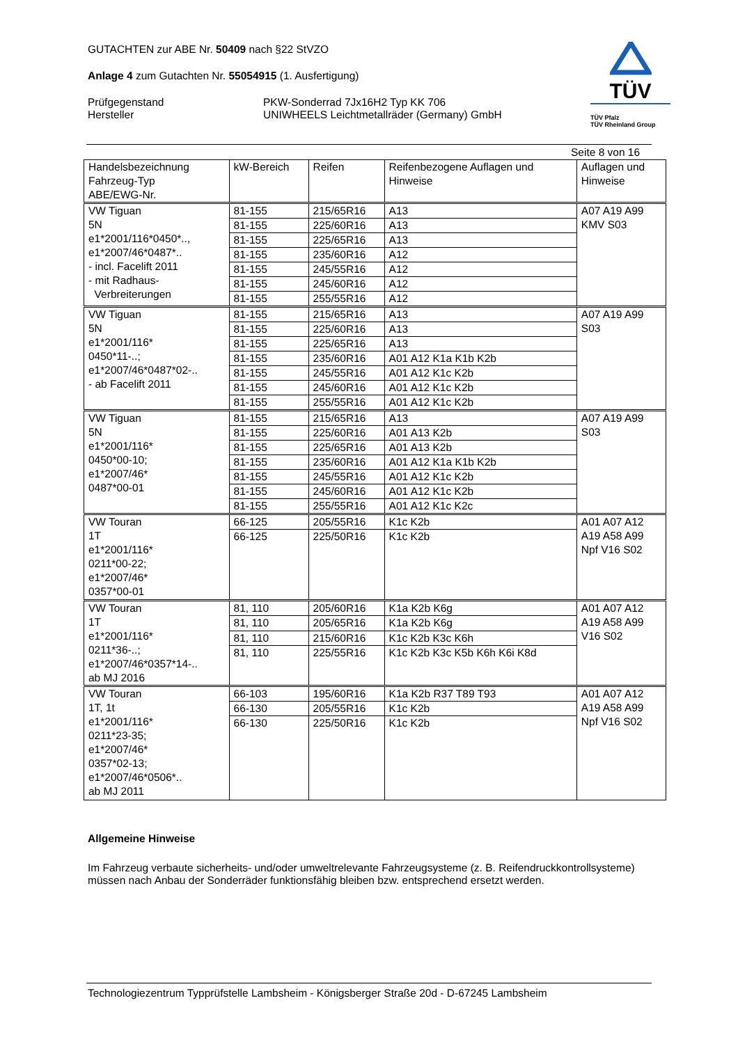GUTACHTEN zur ABE Nr. 50409 nach §22 StVZO
Anlage 4 zum Gutachten Nr. 55054915 (1. Ausfertigung)
Prüfgegenstand
Hersteller
PKW-Sonderrad 7Jx16H2 Typ KK 706
UNIWHEELS Leichtmetallräder (Germany) GmbH
TÜV
TÜV Pfalz
TÜV Rheinland Group
Seite 8 von 16
| Handelsbezeichnung Fahrzeug-Typ ABE/EWG-Nr. | kW-Bereich | Reifen | Reifenbezogene Auflagen und Hinweise | Auflagen und Hinweise |
| --- | --- | --- | --- | --- |
| VW Tiguan 5N e1*2001/116*0450*.., e1*2007/46*0487*.. - incl. Facelift 2011 - mit Radhaus- Verbreiterungen | 81-155 | 215/65R16 | A13 | A07 A19 A99 KMV S03 |
| | 81-155 | 225/60R16 | A13 | |
| | 81-155 | 225/65R16 | A13 | |
| | 81-155 | 235/60R16 | A12 | |
| | 81-155 | 245/55R16 | A12 | |
| | 81-155 | 245/60R16 | A12 | |
| | 81-155 | 255/55R16 | A12 | |
| VW Tiguan 5N e1*2001/116* 0450*11-..; e1*2007/46*0487*02-.. - ab Facelift 2011 | 81-155 | 215/65R16 | A13 | A07 A19 A99 S03 |
| | 81-155 | 225/60R16 | A13 | |
| | 81-155 | 225/65R16 | A13 | |
| | 81-155 | 235/60R16 | A01 A12 K1a K1b K2b | |
| | 81-155 | 245/55R16 | A01 A12 K1c K2b | |
| | 81-155 | 245/60R16 | A01 A12 K1c K2b | |
| | 81-155 | 255/55R16 | A01 A12 K1c K2b | |
| VW Tiguan 5N e1*2001/116* 0450*00-10; e1*2007/46* 0487*00-01 | 81-155 | 215/65R16 | A13 | A07 A19 A99 S03 |
| | 81-155 | 225/60R16 | A01 A13 K2b | |
| | 81-155 | 225/65R16 | A01 A13 K2b | |
| | 81-155 | 235/60R16 | A01 A12 K1a K1b K2b | |
| | 81-155 | 245/55R16 | A01 A12 K1c K2b | |
| | 81-155 | 245/60R16 | A01 A12 K1c K2b | |
| | 81-155 | 255/55R16 | A01 A12 K1c K2c | |
| VW Touran 1T e1*2001/116* 0211*00-22; e1*2007/46* 0357*00-01 | 66-125 | 205/55R16 | K1c K2b | A01 A07 A12 A19 A58 A99 Npf V16 S02 |
| | 66-125 | 225/50R16 | K1c K2b | |
| VW Touran 1T e1*2001/116* 0211*36-..; e1*2007/46*0357*14-.. ab MJ 2016 | 81, 110 | 205/60R16 | K1a K2b K6g | A01 A07 A12 A19 A58 A99 V16 S02 |
| | 81, 110 | 205/65R16 | K1a K2b K6g | |
| | 81, 110 | 215/60R16 | K1c K2b K3c K6h | |
| | 81, 110 | 225/55R16 | K1c K2b K3c K5b K6h K6i K8d | |
| VW Touran 1T, 1t e1*2001/116* 0211*23-35; e1*2007/46* 0357*02-13; e1*2007/46*0506*.. ab MJ 2011 | 66-103 | 195/60R16 | K1a K2b R37 T89 T93 | A01 A07 A12 A19 A58 A99 Npf V16 S02 |
| | 66-130 | 205/55R16 | K1c K2b | |
| | 66-130 | 225/50R16 | K1c K2b | |
Allgemeine Hinweise
Im Fahrzeug verbaute sicherheits- und/oder umweltrelevante Fahrzeugsysteme (z. B. Reifendruckkontrollsysteme) müssen nach Anbau der Sonderräder funktionsfähig bleiben bzw. entsprechend ersetzt werden.
Technologiezentrum Typprüfstelle Lambsheim - Königsberger Straße 20d - D-67245 Lambsheim